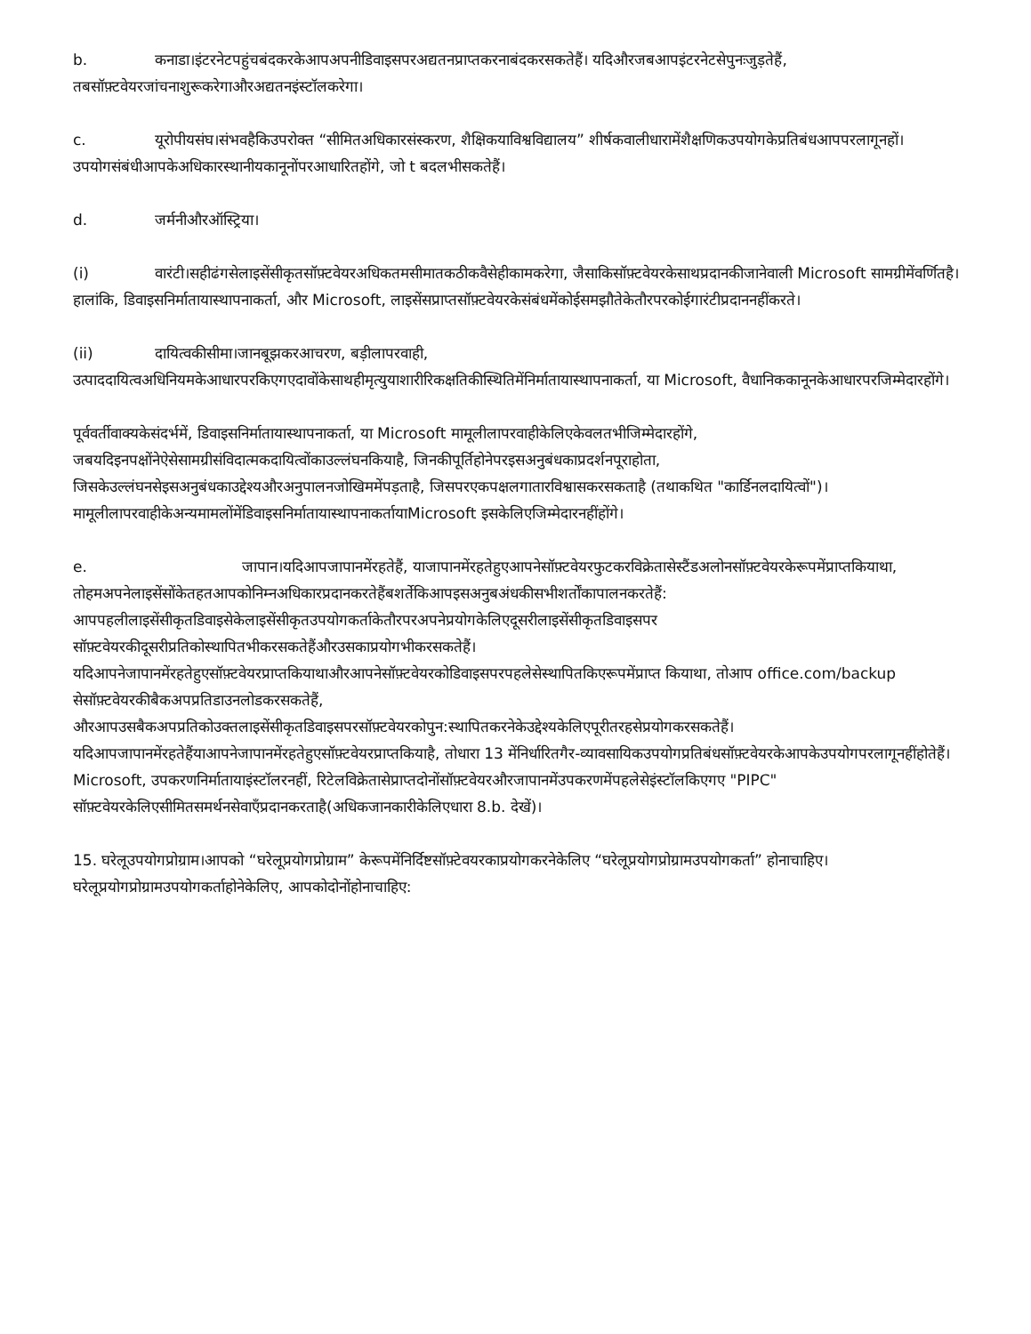b. कनाडा।इंटरनेटपहुंचबंदकरकेआपअपनीडिवाइसपरअद्यतनप्राप्तकरनाबंदकरसकतेहैं। यदिऔरजबआपइंटरनेटसेपुनःजुड़तेहैं, तबसॉफ़्टवेयरजांचनाशुरूकरेगाऔरअद्यतनइंस्टॉलकरेगा।
c. यूरोपीयसंघ।संभवहैकिउपरोक्त “सीमितअधिकारसंस्करण, शैक्षिकयाविश्वविद्यालय” शीर्षकवालीधारामेंशैक्षणिकउपयोगकेप्रतिबंधआपपरलागूनहों। उपयोगसंबंधीआपकेअधिकारस्थानीयकानूनोंपरआधारितहोंगे, जो t बदलभीसकतेहैं।
d. जर्मनीऔरऑस्ट्रिया।
(i) वारंटी।सहीढंगसेलाइसेंसीकृतसॉफ़्टवेयरअधिकतमसीमातकठीकवैसेहीकामकरेगा, जैसाकिसॉफ़्टवेयरकेसाथप्रदानकीजानेवाली Microsoft सामग्रीमेंवर्णितहै।हालांकि, डिवाइसनिर्मातायास्थापनाकर्ता, और Microsoft, लाइसेंसप्राप्तसॉफ़्टवेयरकेसंबंधमेंकोईसमझौतेकेतौरपरकोईगारंटीप्रदाननहींकरते।
(ii) दायित्वकीसीमा।जानबूझकरआचरण, बड़ीलापरवाही, उत्पाददायित्वअधिनियमकेआधारपरकिएगएदावोंकेसाथहीमृत्युयाशारीरिकक्षतिकीस्थितिमेंनिर्मातायास्थापनाकर्ता, या Microsoft, वैधानिककानूनकेआधारपरजिम्मेदारहोंगे।
पूर्ववर्तीवाक्यकेसंदर्भमें, डिवाइसनिर्मातायास्थापनाकर्ता, या Microsoft मामूलीलापरवाहीकेलिएकेवलतभीजिम्मेदारहोंगे, जबयदिइनपक्षोंनेऐसेसामग्रीसंविदात्मकदायित्वोंकाउल्लंघनकियाहै, जिनकीपूर्तिहोनेपरइसअनुबंधकाप्रदर्शनपूराहोता, जिसकेउल्लंघनसेइसअनुबंधकाउद्देश्यऔरअनुपालनजोखिममेंपड़ताहै, जिसपरएकपक्षलगातारविश्वासकरसकताहै (तथाकथित "कार्डिनलदायित्वों")।मामूलीलापरवाहीकेअन्यमामलोंमेंडिवाइसनिर्मातायास्थापनाकर्तायाMicrosoft इसकेलिएजिम्मेदारनहींहोंगे।
e. जापान।यदिआपजापानमेंरहतेहैं, याजापानमेंरहतेहुएआपनेसॉफ़्टवेयरफुटकरविक्रेतासेस्टैंडअलोनसॉफ़्टवेयरकेरूपमेंप्राप्तकियाथा, तोहमअपनेलाइसेंसोंकेतहतआपकोनिम्नअधिकारप्रदानकरतेहैंबशर्तेकिआपइसअनुबअंधकीसभीशर्तोंकापालनकरतेहैं: आपपहलीलाइसेंसीकृतडिवाइसेकेलाइसेंसीकृतउपयोगकर्ताकेतौरपरअपनेप्रयोगकेलिएदूसरीलाइसेंसीकृतडिवाइसपर सॉफ़्टवेयरकीदूसरीप्रतिकोस्थापितभीकरसकतेहैंऔरउसकाप्रयोगभीकरसकतेहैं। यदिआपनेजापानमेंरहतेहुएसॉफ़्टवेयरप्राप्तकियाथाऔरआपनेसॉफ़्टवेयरकोडिवाइसपरपहलेसेस्थापितकिएरूपमेंप्राप्त कियाथा, तोआप office.com/backup सेसॉफ़्टवेयरकीबैकअपप्रतिडाउनलोडकरसकतेहैं, औरआपउसबैकअपप्रतिकोउक्तलाइसेंसीकृतडिवाइसपरसॉफ़्टवेयरकोपुन:स्थापितकरनेकेउद्देश्यकेलिएपूरीतरहसेप्रयोगकरसकतेहैं।यदिआपजापानमेंरहतेहैंयाआपनेजापानमेंरहतेहुएसॉफ़्टवेयरप्राप्तकियाहै, तोधारा 13 मेंनिर्धारितगैर-व्यावसायिकउपयोगप्रतिबंधसॉफ़्टवेयरकेआपकेउपयोगपरलागूनहींहोतेहैं। Microsoft, उपकरणनिर्मातायाइंस्टॉलरनहीं, रिटेलविक्रेतासेप्राप्तदोनोंसॉफ़्टवेयरऔरजापानमेंउपकरणमेंपहलेसेइंस्टॉलकिएगए "PIPC" सॉफ़्टवेयरकेलिएसीमितसमर्थनसेवाएँप्रदानकरताहै(अधिकजानकारीकेलिएधारा 8.b. देखें)।
15. घरेलूउपयोगप्रोग्राम।आपको “घरेलूप्रयोगप्रोग्राम” केरूपमेंनिर्दिष्टसॉफ़्टेवयरकाप्रयोगकरनेकेलिए “घरेलूप्रयोगप्रोग्रामउपयोगकर्ता” होनाचाहिए।घरेलूप्रयोगप्रोग्रामउपयोगकर्ताहोनेकेलिए, आपकोदोनोंहोनाचाहिए: